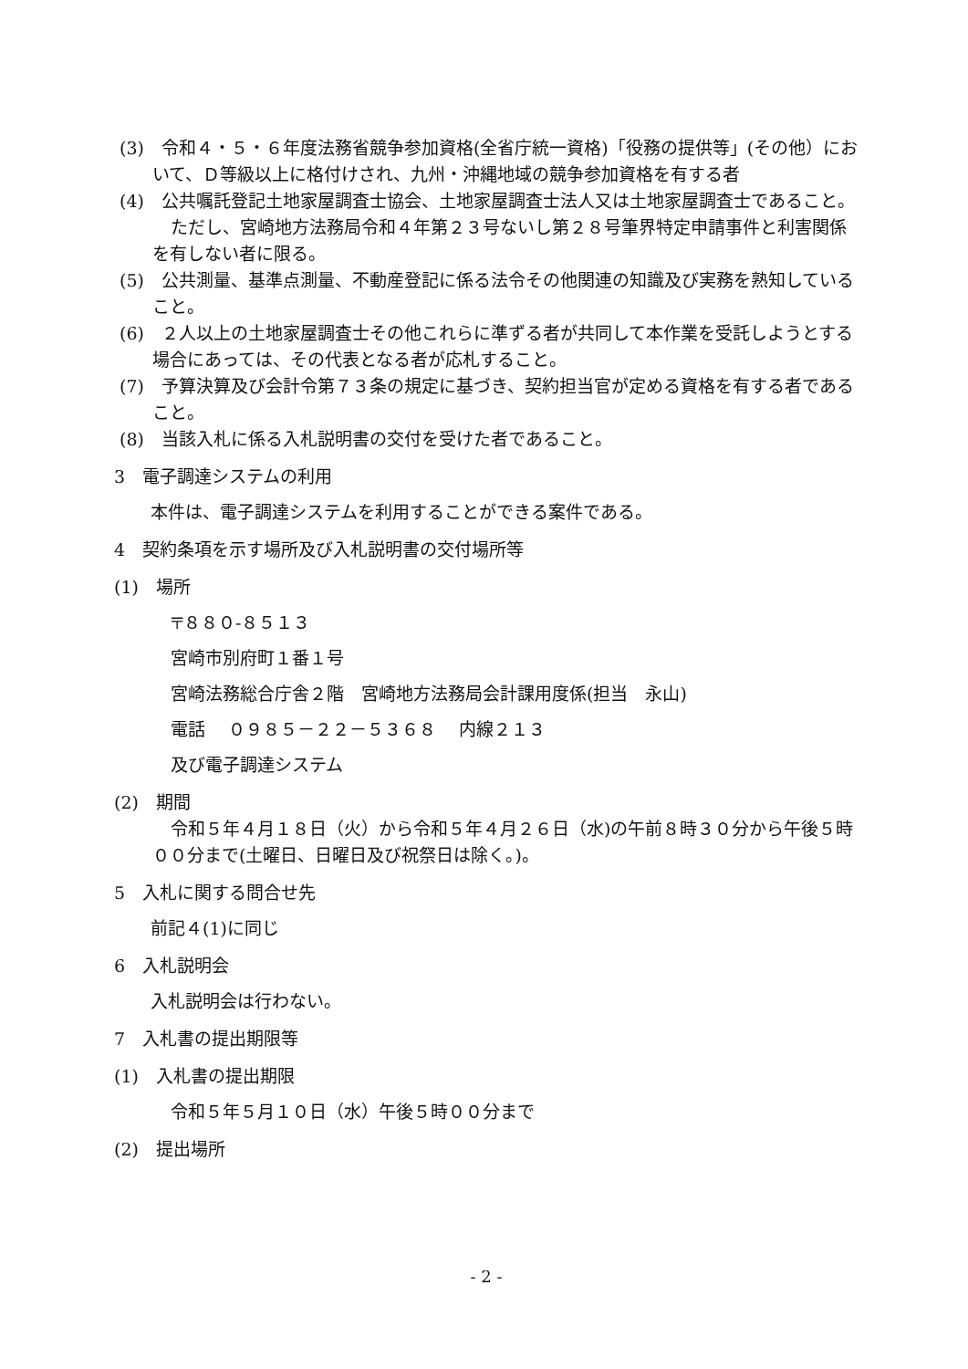(3)　令和４・５・６年度法務省競争参加資格(全省庁統一資格)「役務の提供等」(その他）において、Ｄ等級以上に格付けされ、九州・沖縄地域の競争参加資格を有する者
(4)　公共嘱託登記土地家屋調査士協会、土地家屋調査士法人又は土地家屋調査士であること。
ただし、宮崎地方法務局令和４年第２３号ないし第２８号筆界特定申請事件と利害関係を有しない者に限る。
(5)　公共測量、基準点測量、不動産登記に係る法令その他関連の知識及び実務を熟知していること。
(6)　２人以上の土地家屋調査士その他これらに準ずる者が共同して本作業を受託しようとする場合にあっては、その代表となる者が応札すること。
(7)　予算決算及び会計令第７３条の規定に基づき、契約担当官が定める資格を有する者であること。
(8)　当該入札に係る入札説明書の交付を受けた者であること。
3　電子調達システムの利用
本件は、電子調達システムを利用することができる案件である。
4　契約条項を示す場所及び入札説明書の交付場所等
(1)　場所
〒８８０-８５１３
宮崎市別府町１番１号
宮崎法務総合庁舎２階　宮崎地方法務局会計課用度係(担当　永山)
電話　 ０９８５－２２－５３６８　 内線２１３
及び電子調達システム
(2)　期間
令和５年４月１８日（火）から令和５年４月２６日（水)の午前８時３０分から午後５時００分まで(土曜日、日曜日及び祝祭日は除く。)。
5　入札に関する問合せ先
前記４(1)に同じ
6　入札説明会
入札説明会は行わない。
7　入札書の提出期限等
(1)　入札書の提出期限
令和５年５月１０日（水）午後５時００分まで
(2)　提出場所
- 2 -